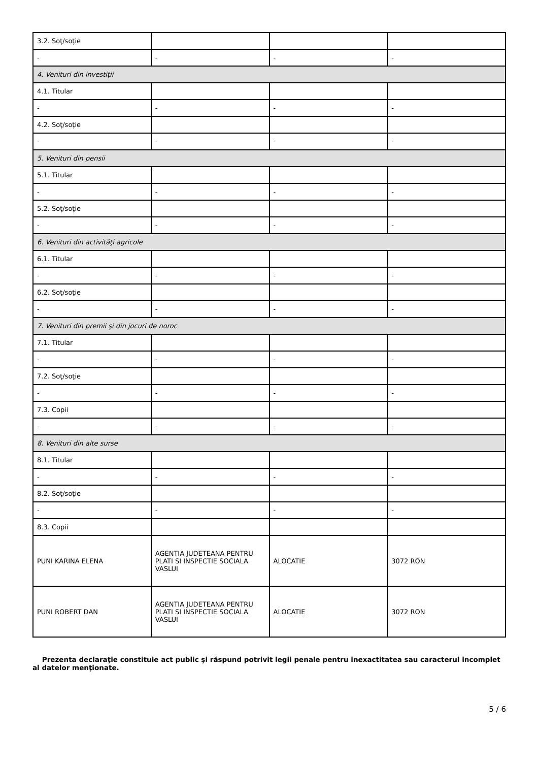| 3.2. Soţ/soţie | | | |
| - | - | - | - |
| 4. Venituri din investiţii | | | |
| 4.1. Titular | | | |
| - | - | - | - |
| 4.2. Soţ/soţie | | | |
| - | - | - | - |
| 5. Venituri din pensii | | | |
| 5.1. Titular | | | |
| - | - | - | - |
| 5.2. Soţ/soţie | | | |
| - | - | - | - |
| 6. Venituri din activităţi agricole | | | |
| 6.1. Titular | | | |
| - | - | - | - |
| 6.2. Soţ/soţie | | | |
| - | - | - | - |
| 7. Venituri din premii şi din jocuri de noroc | | | |
| 7.1. Titular | | | |
| - | - | - | - |
| 7.2. Soţ/soţie | | | |
| - | - | - | - |
| 7.3. Copii | | | |
| - | - | - | - |
| 8. Venituri din alte surse | | | |
| 8.1. Titular | | | |
| - | - | - | - |
| 8.2. Soţ/soţie | | | |
| - | - | - | - |
| 8.3. Copii | | | |
| PUNI KARINA ELENA | AGENTIA JUDETEANA PENTRU PLATI SI INSPECTIE SOCIALA VASLUI | ALOCATIE | 3072 RON |
| PUNI ROBERT DAN | AGENTIA JUDETEANA PENTRU PLATI SI INSPECTIE SOCIALA VASLUI | ALOCATIE | 3072 RON |
Prezenta declaraţie constituie act public şi răspund potrivit legii penale pentru inexactitatea sau caracterul incomplet al datelor menţionate.
5 / 6